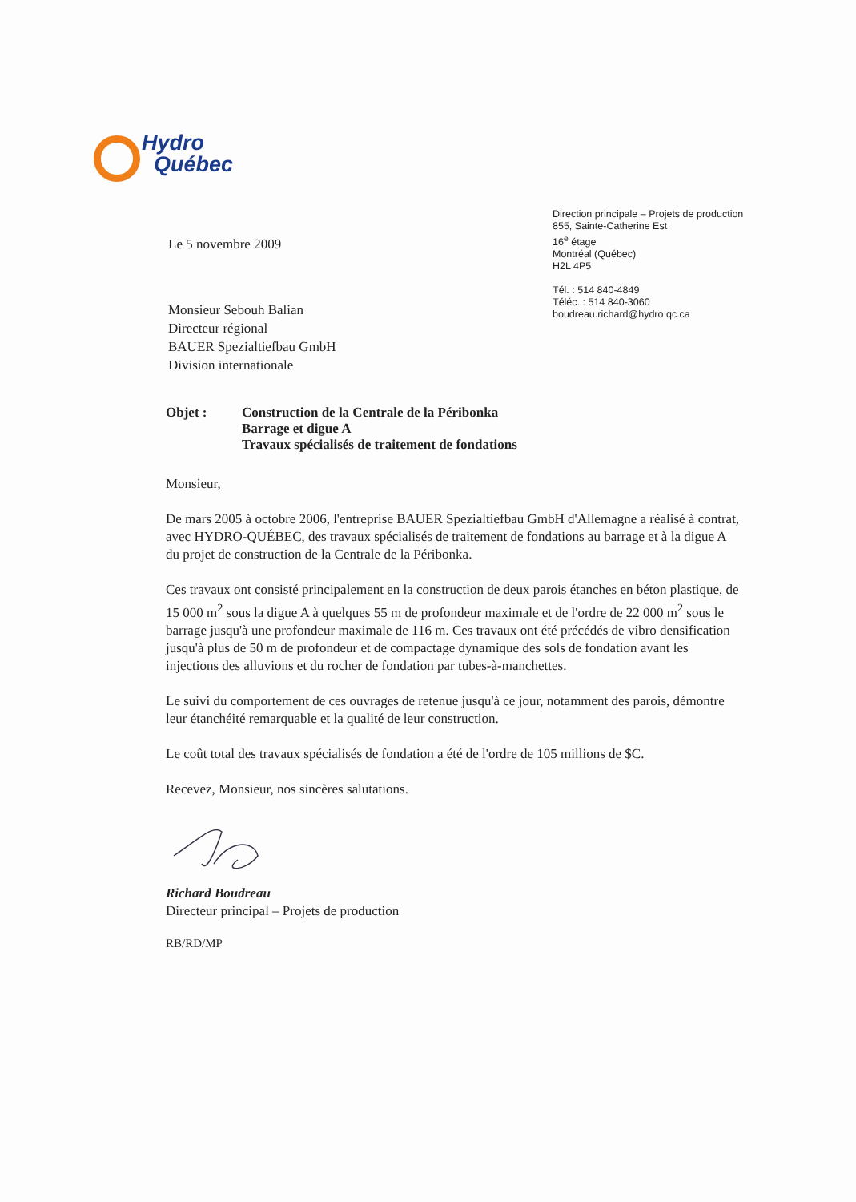Hydro
Québec
Le 5 novembre 2009
Monsieur Sebouh Balian
Directeur régional
BAUER Spezialtiefbau GmbH
Division internationale
Direction principale – Projets de production
855, Sainte-Catherine Est
16<sup>e</sup> étage
Montréal (Québec)
H2L 4P5
Tél. : 514 840-4849
Téléc. : 514 840-3060
boudreau.richard@hydro.qc.ca
Objet : Construction de la Centrale de la Péribonka
Barrage et digue A
Travaux spécialisés de traitement de fondations
Monsieur,
De mars 2005 à octobre 2006, l'entreprise BAUER Spezialtiefbau GmbH d'Allemagne a réalisé à contrat, avec HYDRO-QUÉBEC, des travaux spécialisés de traitement de fondations au barrage et à la digue A du projet de construction de la Centrale de la Péribonka.
Ces travaux ont consisté principalement en la construction de deux parois étanches en béton plastique, de 15 000 m<sup>2</sup> sous la digue A à quelques 55 m de profondeur maximale et de l'ordre de 22 000 m<sup>2</sup> sous le barrage jusqu'à une profondeur maximale de 116 m. Ces travaux ont été précédés de vibro densification jusqu'à plus de 50 m de profondeur et de compactage dynamique des sols de fondation avant les injections des alluvions et du rocher de fondation par tubes-à-manchettes.
Le suivi du comportement de ces ouvrages de retenue jusqu'à ce jour, notamment des parois, démontre leur étanchéité remarquable et la qualité de leur construction.
Le coût total des travaux spécialisés de fondation a été de l'ordre de 105 millions de $C.
Recevez, Monsieur, nos sincères salutations.
Richard Boudreau
Directeur principal – Projets de production
RB/RD/MP